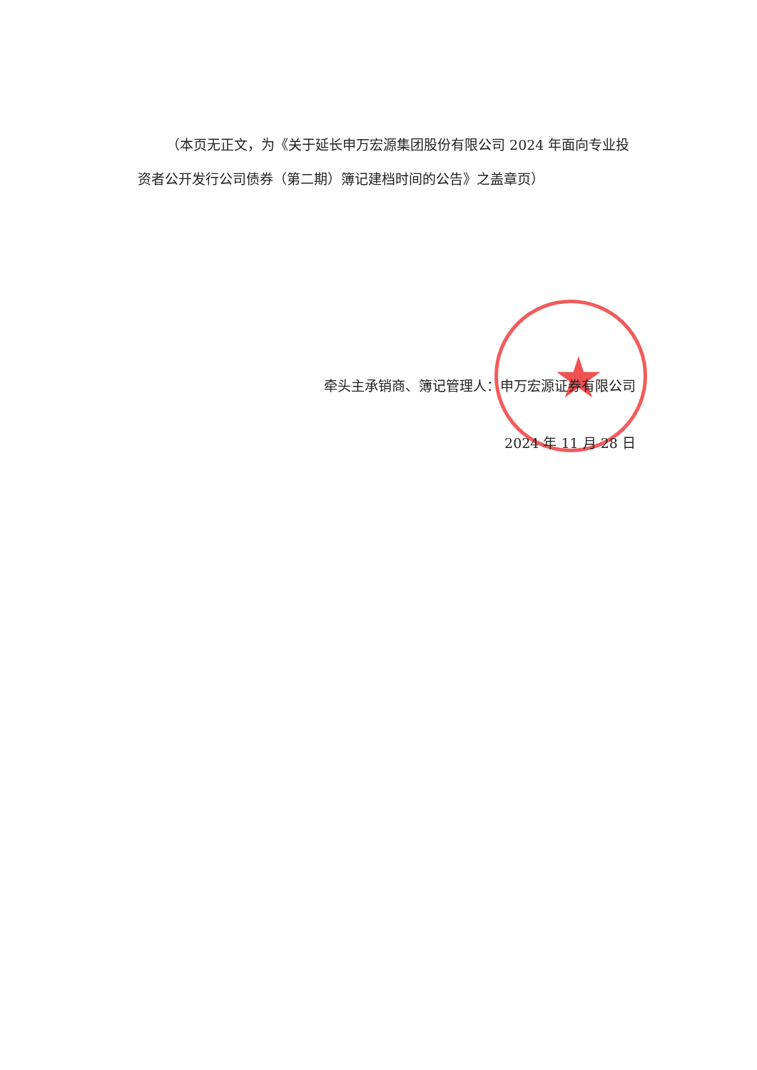★
（本页无正文，为《关于延长申万宏源集团股份有限公司 2024 年面向专业投资者公开发行公司债券（第二期）簿记建档时间的公告》之盖章页）
牵头主承销商、簿记管理人：申万宏源证券有限公司
2024 年 11 月 28 日